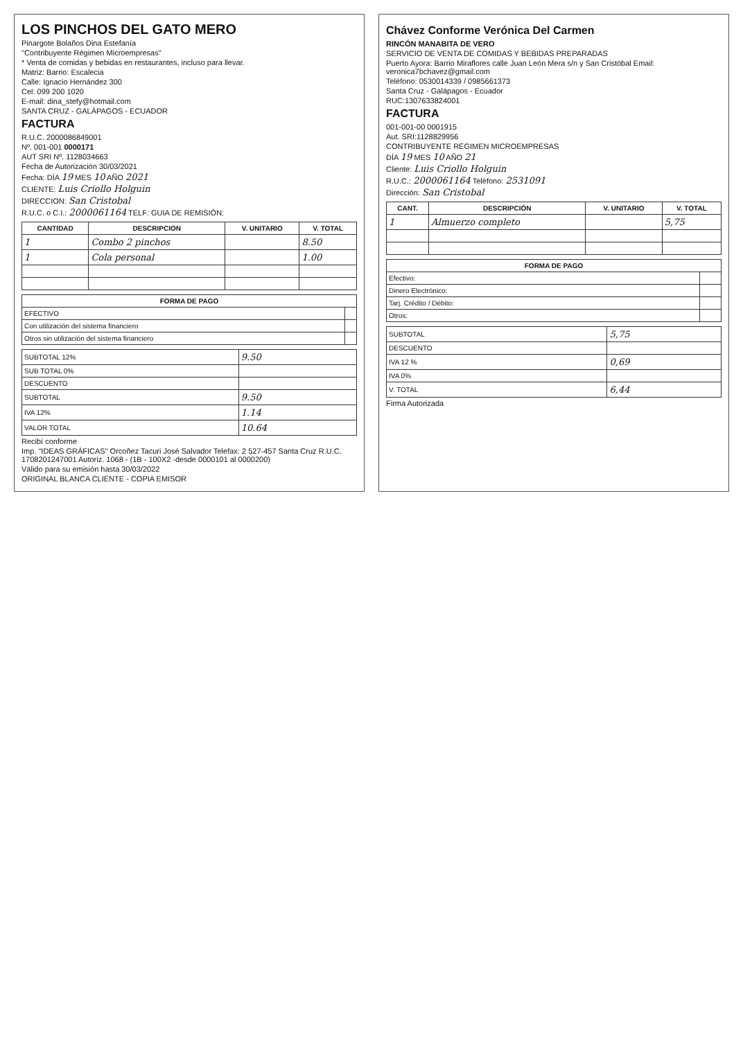LOS PINCHOS DEL GATO MERO
Pinargote Bolaños Dina Estefanía
"Contribuyente Régimen Microempresas"
* Venta de comidas y bebidas en restaurantes, incluso para llevar.
Matriz: Barrio: Escalecia
Calle: Ignacio Hernández 300
Cel: 099 200 1020
E-mail: dina_stefy@hotmail.com
SANTA CRUZ - GALÁPAGOS - ECUADOR
FACTURA
R.U.C. 2000086849001
Nº. 001-001 0000171
AUT SRI Nº. 1128034663
Fecha de Autorización 30/03/2021
Fecha: DÍA 19 MES 10 AÑO 2021
CLIENTE: Luis Criollo Holguin
DIRECCION: San Cristobal
R.U.C. o C.I.: 2000061164 TELF: GUIA DE REMISIÓN:
| CANTIDAD | DESCRIPCION | V. UNITARIO | V. TOTAL |
| --- | --- | --- | --- |
| 1 | Combo 2 pinchos | | 8.50 |
| 1 | Cola personal | | 1.00 |
| FORMA DE PAGO | |
| --- | --- |
| EFECTIVO | |
| Con utilización del sistema financiero | |
| Otros sin utilización del sistema financiero | |
| SUBTOTAL 12% | 9.50 |
| SUB TOTAL 0% | |
| DESCUENTO | |
| SUBTOTAL | 9.50 |
| IVA 12% | 1.14 |
| VALOR TOTAL | 10.64 |
Recibí conforme
Imp. "IDEAS GRÁFICAS" Orcoñez Tacuri José Salvador Telefax: 2 527-457 Santa Cruz R.U.C. 1708201247001 Autoriz. 1068 - (1B - 100X2 -desde 0000101 al 0000200)
Válido para su emisión hasta 30/03/2022
ORIGINAL BLANCA CLIENTE - COPIA EMISOR
Chávez Conforme Verónica Del Carmen
RINCÓN MANABITA DE VERO
SERVICIO DE VENTA DE COMIDAS Y BEBIDAS PREPARADAS
Puerto Ayora: Barrio Miraflores calle Juan León Mera s/n y San Cristóbal Email: veronica7bchavez@gmail.com
Teléfono: 0530014339 / 0985661373
Santa Cruz - Galápagos - Ecuador
RUC:1307633824001
FACTURA
001-001-00 0001915
Aut. SRI:1128829956
CONTRIBUYENTE RÉGIMEN MICROEMPRESAS
DÍA 19 MES 10 AÑO 21
Cliente: Luis Criollo Holguin
R.U.C.: 2000061164 Teléfono: 2531091
Dirección: San Cristobal
| CANT. | DESCRIPCIÓN | V. UNITARIO | V. TOTAL |
| --- | --- | --- | --- |
| 1 | Almuerzo completo | | 5,75 |
| FORMA DE PAGO | |
| --- | --- |
| Efectivo: | |
| Dinero Electrónico: | |
| Tarj. Crédito / Débito: | |
| Otros: | |
| SUBTOTAL | 5,75 |
| DESCUENTO | |
| IVA 12 % | 0,69 |
| IVA 0% | |
| V. TOTAL | 6,44 |
Firma Autorizada